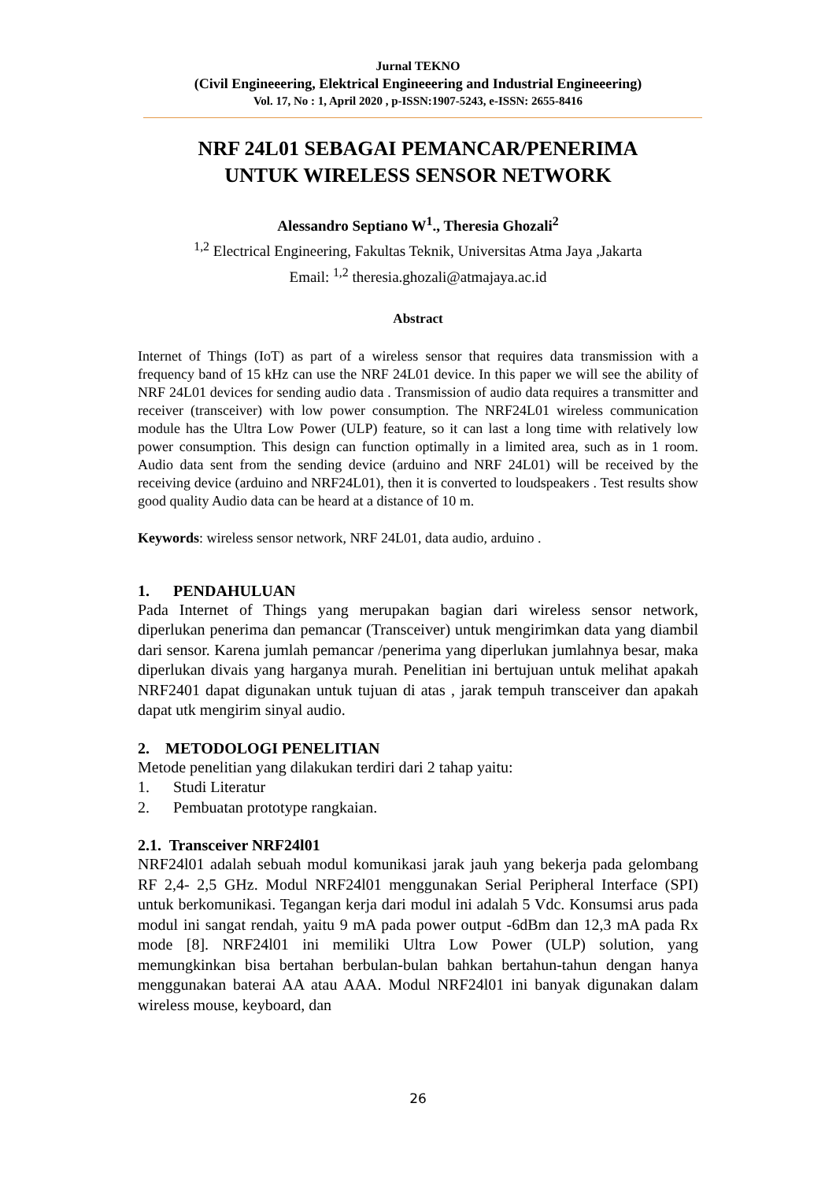Jurnal TEKNO
(Civil Engineeering, Elektrical Engineeering and Industrial Engineeering)
Vol. 17, No : 1, April 2020 , p-ISSN:1907-5243, e-ISSN: 2655-8416
NRF 24L01 SEBAGAI PEMANCAR/PENERIMA
UNTUK WIRELESS SENSOR NETWORK
Alessandro Septiano W<sup>1</sup>., Theresia Ghozali<sup>2</sup>
<sup>1,2</sup> Electrical Engineering, Fakultas Teknik, Universitas Atma Jaya ,Jakarta
Email: <sup>1,2</sup> theresia.ghozali@atmajaya.ac.id
Abstract
Internet of Things (IoT) as part of a wireless sensor that requires data transmission with a frequency band of 15 kHz can use the NRF 24L01 device. In this paper we will see the ability of NRF 24L01 devices for sending audio data . Transmission of audio data requires a transmitter and receiver (transceiver) with low power consumption. The NRF24L01 wireless communication module has the Ultra Low Power (ULP) feature, so it can last a long time with relatively low power consumption. This design can function optimally in a limited area, such as in 1 room. Audio data sent from the sending device (arduino and NRF 24L01) will be received by the receiving device (arduino and NRF24L01), then it is converted to loudspeakers . Test results show good quality Audio data can be heard at a distance of 10 m.
Keywords: wireless sensor network, NRF 24L01, data audio, arduino .
1. PENDAHULUAN
Pada Internet of Things yang merupakan bagian dari wireless sensor network, diperlukan penerima dan pemancar (Transceiver) untuk mengirimkan data yang diambil dari sensor. Karena jumlah pemancar /penerima yang diperlukan jumlahnya besar, maka diperlukan divais yang harganya murah. Penelitian ini bertujuan untuk melihat apakah NRF2401 dapat digunakan untuk tujuan di atas , jarak tempuh transceiver dan apakah dapat utk mengirim sinyal audio.
2. METODOLOGI PENELITIAN
Metode penelitian yang dilakukan terdiri dari 2 tahap yaitu:
1. Studi Literatur
2. Pembuatan prototype rangkaian.
2.1. Transceiver NRF24l01
NRF24l01 adalah sebuah modul komunikasi jarak jauh yang bekerja pada gelombang RF 2,4- 2,5 GHz. Modul NRF24l01 menggunakan Serial Peripheral Interface (SPI) untuk berkomunikasi. Tegangan kerja dari modul ini adalah 5 Vdc. Konsumsi arus pada modul ini sangat rendah, yaitu 9 mA pada power output -6dBm dan 12,3 mA pada Rx mode [8]. NRF24l01 ini memiliki Ultra Low Power (ULP) solution, yang memungkinkan bisa bertahan berbulan-bulan bahkan bertahun-tahun dengan hanya menggunakan baterai AA atau AAA. Modul NRF24l01 ini banyak digunakan dalam wireless mouse, keyboard, dan
26